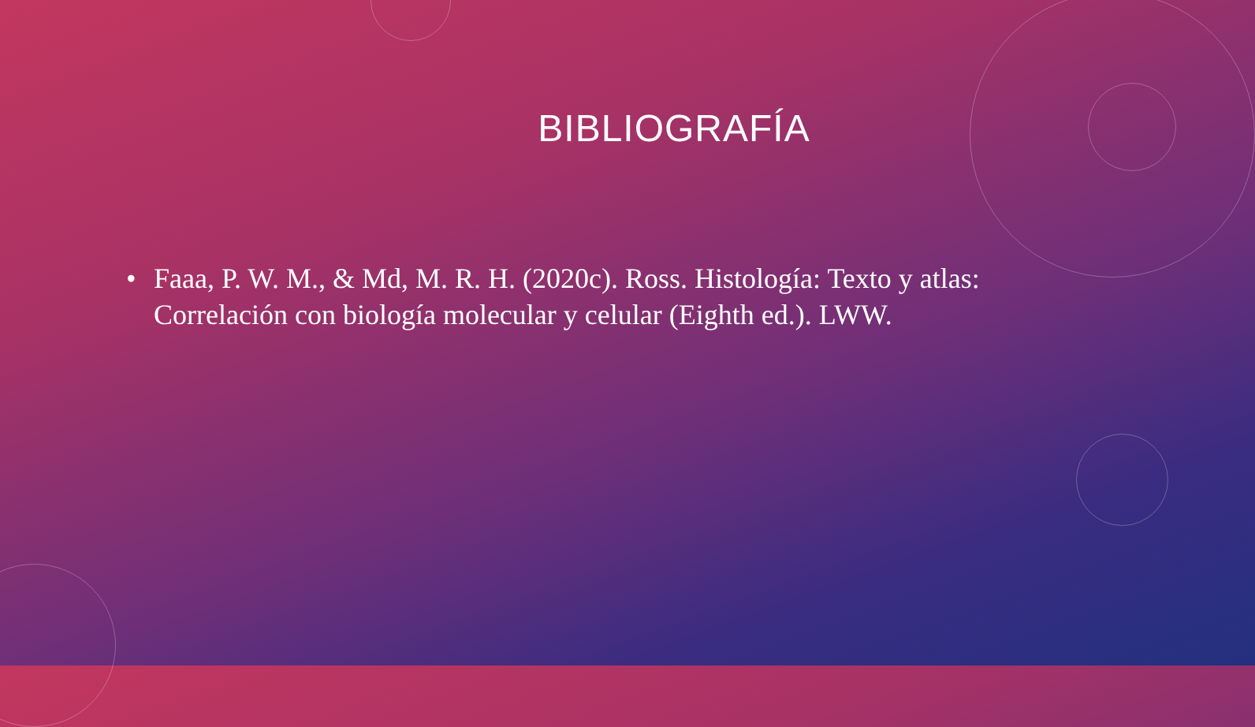BIBLIOGRAFÍA
• Faaa, P. W. M., & Md, M. R. H. (2020c). Ross. Histología: Texto y atlas: Correlación con biología molecular y celular (Eighth ed.). LWW.